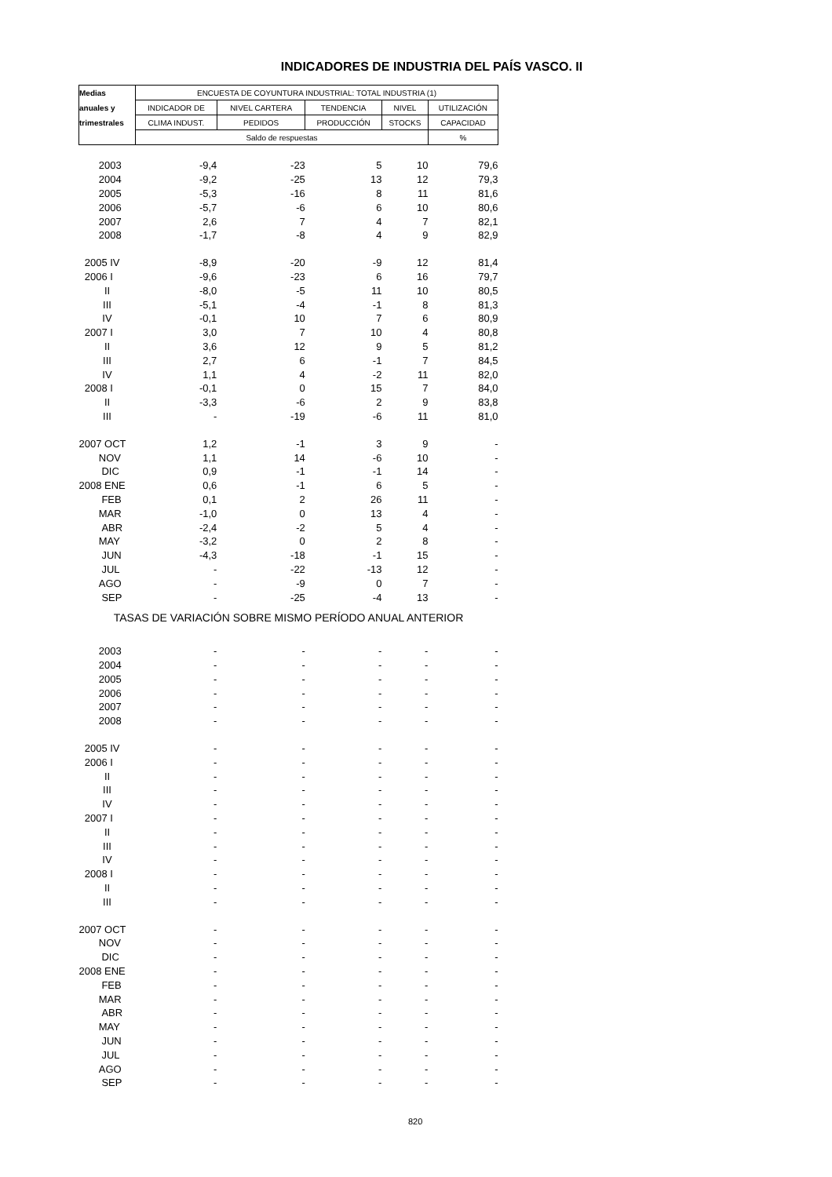INDICADORES DE INDUSTRIA DEL PAÍS VASCO. II
| Medias | ENCUESTA DE COYUNTURA INDUSTRIAL: TOTAL INDUSTRIA (1) | | | | |
| --- | --- | --- | --- | --- | --- |
| anuales y | INDICADOR DE | NIVEL CARTERA | TENDENCIA | NIVEL | UTILIZACIÓN |
| trimestrales | CLIMA INDUST. | PEDIDOS | PRODUCCIÓN | STOCKS | CAPACIDAD |
| | Saldo de respuestas | | | | % |
| 2003 | -9,4 | -23 | 5 | 10 | 79,6 |
| 2004 | -9,2 | -25 | 13 | 12 | 79,3 |
| 2005 | -5,3 | -16 | 8 | 11 | 81,6 |
| 2006 | -5,7 | -6 | 6 | 10 | 80,6 |
| 2007 | 2,6 | 7 | 4 | 7 | 82,1 |
| 2008 | -1,7 | -8 | 4 | 9 | 82,9 |
| 2005 IV | -8,9 | -20 | -9 | 12 | 81,4 |
| 2006 I | -9,6 | -23 | 6 | 16 | 79,7 |
| II | -8,0 | -5 | 11 | 10 | 80,5 |
| III | -5,1 | -4 | -1 | 8 | 81,3 |
| IV | -0,1 | 10 | 7 | 6 | 80,9 |
| 2007 I | 3,0 | 7 | 10 | 4 | 80,8 |
| II | 3,6 | 12 | 9 | 5 | 81,2 |
| III | 2,7 | 6 | -1 | 7 | 84,5 |
| IV | 1,1 | 4 | -2 | 11 | 82,0 |
| 2008 I | -0,1 | 0 | 15 | 7 | 84,0 |
| II | -3,3 | -6 | 2 | 9 | 83,8 |
| III | - | -19 | -6 | 11 | 81,0 |
| 2007 OCT | 1,2 | -1 | 3 | 9 | - |
| NOV | 1,1 | 14 | -6 | 10 | - |
| DIC | 0,9 | -1 | -1 | 14 | - |
| 2008 ENE | 0,6 | -1 | 6 | 5 | - |
| FEB | 0,1 | 2 | 26 | 11 | - |
| MAR | -1,0 | 0 | 13 | 4 | - |
| ABR | -2,4 | -2 | 5 | 4 | - |
| MAY | -3,2 | 0 | 2 | 8 | - |
| JUN | -4,3 | -18 | -1 | 15 | - |
| JUL | - | -22 | -13 | 12 | - |
| AGO | - | -9 | 0 | 7 | - |
| SEP | - | -25 | -4 | 13 | - |
| TASAS DE VARIACIÓN SOBRE MISMO PERÍODO ANUAL ANTERIOR | | | | | |
| 2003 | - | - | - | - | - |
| 2004 | - | - | - | - | - |
| 2005 | - | - | - | - | - |
| 2006 | - | - | - | - | - |
| 2007 | - | - | - | - | - |
| 2008 | - | - | - | - | - |
| 2005 IV | - | - | - | - | - |
| 2006 I | - | - | - | - | - |
| II | - | - | - | - | - |
| III | - | - | - | - | - |
| IV | - | - | - | - | - |
| 2007 I | - | - | - | - | - |
| II | - | - | - | - | - |
| III | - | - | - | - | - |
| IV | - | - | - | - | - |
| 2008 I | - | - | - | - | - |
| II | - | - | - | - | - |
| III | - | - | - | - | - |
| 2007 OCT | - | - | - | - | - |
| NOV | - | - | - | - | - |
| DIC | - | - | - | - | - |
| 2008 ENE | - | - | - | - | - |
| FEB | - | - | - | - | - |
| MAR | - | - | - | - | - |
| ABR | - | - | - | - | - |
| MAY | - | - | - | - | - |
| JUN | - | - | - | - | - |
| JUL | - | - | - | - | - |
| AGO | - | - | - | - | - |
| SEP | - | - | - | - | - |
820